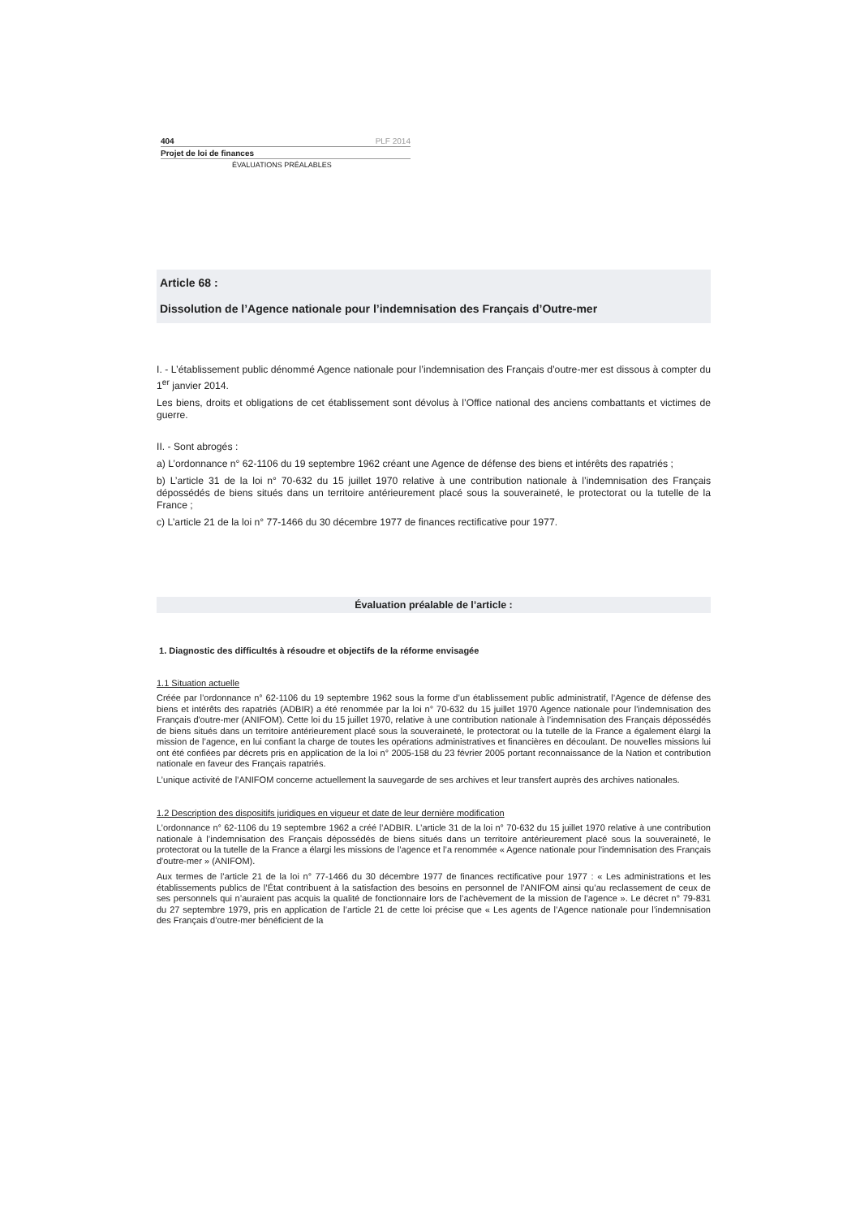404 PLF 2014
Projet de loi de finances
ÉVALUATIONS PRÉALABLES
Article 68 :
Dissolution de l’Agence nationale pour l’indemnisation des Français d’Outre-mer
I. - L’établissement public dénommé Agence nationale pour l’indemnisation des Français d’outre-mer est dissous à compter du 1<sup>er</sup> janvier 2014.
Les biens, droits et obligations de cet établissement sont dévolus à l’Office national des anciens combattants et victimes de guerre.
II. - Sont abrogés :
a) L’ordonnance n° 62-1106 du 19 septembre 1962 créant une Agence de défense des biens et intérêts des rapatriés ;
b) L’article 31 de la loi n° 70-632 du 15 juillet 1970 relative à une contribution nationale à l’indemnisation des Français dépossédés de biens situés dans un territoire antérieurement placé sous la souveraineté, le protectorat ou la tutelle de la France ;
c) L’article 21 de la loi n° 77-1466 du 30 décembre 1977 de finances rectificative pour 1977.
Évaluation préalable de l’article :
1. Diagnostic des difficultés à résoudre et objectifs de la réforme envisagée
1.1 Situation actuelle
Créée par l’ordonnance n° 62-1106 du 19 septembre 1962 sous la forme d’un établissement public administratif, l’Agence de défense des biens et intérêts des rapatriés (ADBIR) a été renommée par la loi n° 70-632 du 15 juillet 1970 Agence nationale pour l'indemnisation des Français d'outre-mer (ANIFOM). Cette loi du 15 juillet 1970, relative à une contribution nationale à l’indemnisation des Français dépossédés de biens situés dans un territoire antérieurement placé sous la souveraineté, le protectorat ou la tutelle de la France a également élargi la mission de l’agence, en lui confiant la charge de toutes les opérations administratives et financières en découlant. De nouvelles missions lui ont été confiées par décrets pris en application de la loi n° 2005-158 du 23 février 2005 portant reconnaissance de la Nation et contribution nationale en faveur des Français rapatriés.
L’unique activité de l’ANIFOM concerne actuellement la sauvegarde de ses archives et leur transfert auprès des archives nationales.
1.2 Description des dispositifs juridiques en vigueur et date de leur dernière modification
L’ordonnance n° 62-1106 du 19 septembre 1962 a créé l’ADBIR. L’article 31 de la loi n° 70-632 du 15 juillet 1970 relative à une contribution nationale à l’indemnisation des Français dépossédés de biens situés dans un territoire antérieurement placé sous la souveraineté, le protectorat ou la tutelle de la France a élargi les missions de l’agence et l’a renommée « Agence nationale pour l'indemnisation des Français d'outre-mer » (ANIFOM).
Aux termes de l’article 21 de la loi n° 77-1466 du 30 décembre 1977 de finances rectificative pour 1977 : « Les administrations et les établissements publics de l’État contribuent à la satisfaction des besoins en personnel de l’ANIFOM ainsi qu’au reclassement de ceux de ses personnels qui n’auraient pas acquis la qualité de fonctionnaire lors de l’achèvement de la mission de l’agence ». Le décret n° 79-831 du 27 septembre 1979, pris en application de l’article 21 de cette loi précise que « Les agents de l’Agence nationale pour l’indemnisation des Français d’outre-mer bénéficient de la